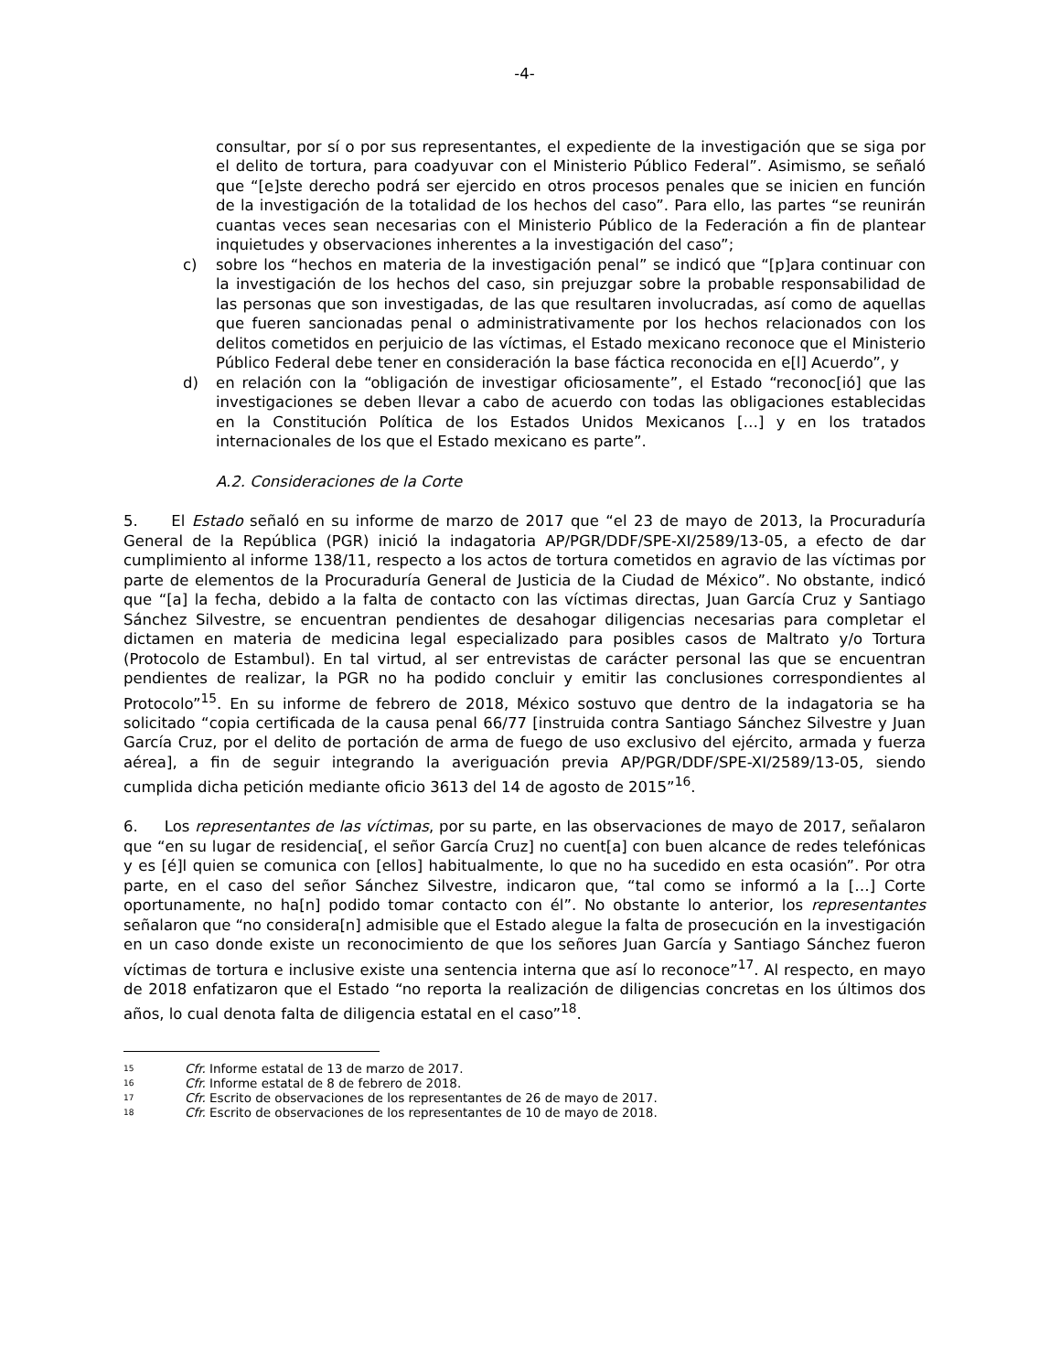-4-
consultar, por sí o por sus representantes, el expediente de la investigación que se siga por el delito de tortura, para coadyuvar con el Ministerio Público Federal”. Asimismo, se señaló que “[e]ste derecho podrá ser ejercido en otros procesos penales que se inicien en función de la investigación de la totalidad de los hechos del caso”. Para ello, las partes “se reunirán cuantas veces sean necesarias con el Ministerio Público de la Federación a fin de plantear inquietudes y observaciones inherentes a la investigación del caso”;
c) sobre los “hechos en materia de la investigación penal” se indicó que “[p]ara continuar con la investigación de los hechos del caso, sin prejuzgar sobre la probable responsabilidad de las personas que son investigadas, de las que resultaren involucradas, así como de aquellas que fueren sancionadas penal o administrativamente por los hechos relacionados con los delitos cometidos en perjuicio de las víctimas, el Estado mexicano reconoce que el Ministerio Público Federal debe tener en consideración la base fáctica reconocida en e[l] Acuerdo”, y
d) en relación con la “obligación de investigar oficiosamente”, el Estado “reconoc[ió] que las investigaciones se deben llevar a cabo de acuerdo con todas las obligaciones establecidas en la Constitución Política de los Estados Unidos Mexicanos […] y en los tratados internacionales de los que el Estado mexicano es parte”.
A.2. Consideraciones de la Corte
5. El Estado señaló en su informe de marzo de 2017 que “el 23 de mayo de 2013, la Procuraduría General de la República (PGR) inició la indagatoria AP/PGR/DDF/SPE-XI/2589/13-05, a efecto de dar cumplimiento al informe 138/11, respecto a los actos de tortura cometidos en agravio de las víctimas por parte de elementos de la Procuraduría General de Justicia de la Ciudad de México”. No obstante, indicó que “[a] la fecha, debido a la falta de contacto con las víctimas directas, Juan García Cruz y Santiago Sánchez Silvestre, se encuentran pendientes de desahogar diligencias necesarias para completar el dictamen en materia de medicina legal especializado para posibles casos de Maltrato y/o Tortura (Protocolo de Estambul). En tal virtud, al ser entrevistas de carácter personal las que se encuentran pendientes de realizar, la PGR no ha podido concluir y emitir las conclusiones correspondientes al Protocolo”<sup>15</sup>. En su informe de febrero de 2018, México sostuvo que dentro de la indagatoria se ha solicitado “copia certificada de la causa penal 66/77 [instruida contra Santiago Sánchez Silvestre y Juan García Cruz, por el delito de portación de arma de fuego de uso exclusivo del ejército, armada y fuerza aérea], a fin de seguir integrando la averiguación previa AP/PGR/DDF/SPE-XI/2589/13-05, siendo cumplida dicha petición mediante oficio 3613 del 14 de agosto de 2015”<sup>16</sup>.
6. Los representantes de las víctimas, por su parte, en las observaciones de mayo de 2017, señalaron que “en su lugar de residencia[, el señor García Cruz] no cuent[a] con buen alcance de redes telefónicas y es [é]l quien se comunica con [ellos] habitualmente, lo que no ha sucedido en esta ocasión”. Por otra parte, en el caso del señor Sánchez Silvestre, indicaron que, “tal como se informó a la […] Corte oportunamente, no ha[n] podido tomar contacto con él”. No obstante lo anterior, los representantes señalaron que “no considera[n] admisible que el Estado alegue la falta de prosecución en la investigación en un caso donde existe un reconocimiento de que los señores Juan García y Santiago Sánchez fueron víctimas de tortura e inclusive existe una sentencia interna que así lo reconoce”<sup>17</sup>. Al respecto, en mayo de 2018 enfatizaron que el Estado “no reporta la realización de diligencias concretas en los últimos dos años, lo cual denota falta de diligencia estatal en el caso”<sup>18</sup>.
<sup>15</sup> Cfr. Informe estatal de 13 de marzo de 2017.
<sup>16</sup> Cfr. Informe estatal de 8 de febrero de 2018.
<sup>17</sup> Cfr. Escrito de observaciones de los representantes de 26 de mayo de 2017.
<sup>18</sup> Cfr. Escrito de observaciones de los representantes de 10 de mayo de 2018.